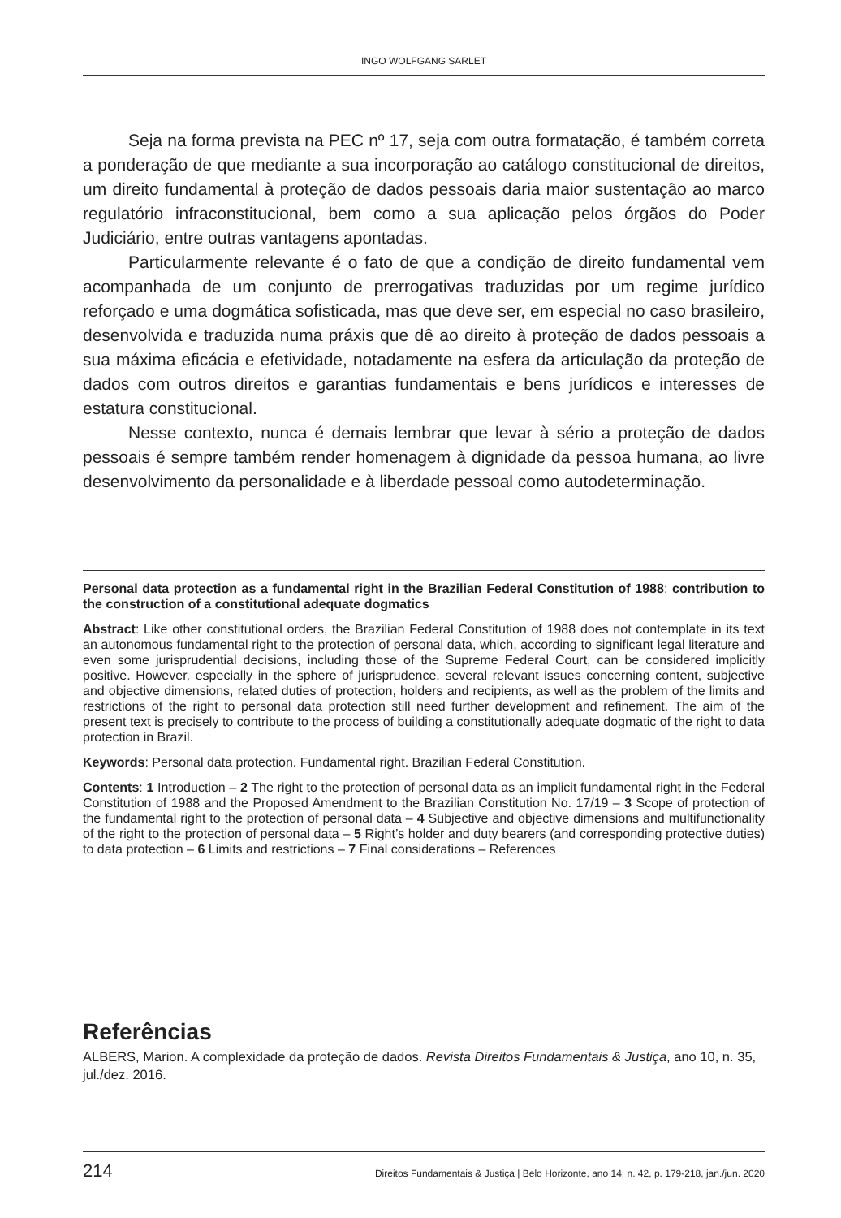INGO WOLFGANG SARLET
Seja na forma prevista na PEC nº 17, seja com outra formatação, é também correta a ponderação de que mediante a sua incorporação ao catálogo constitucional de direitos, um direito fundamental à proteção de dados pessoais daria maior sustentação ao marco regulatório infraconstitucional, bem como a sua aplicação pelos órgãos do Poder Judiciário, entre outras vantagens apontadas.
Particularmente relevante é o fato de que a condição de direito fundamental vem acompanhada de um conjunto de prerrogativas traduzidas por um regime jurídico reforçado e uma dogmática sofisticada, mas que deve ser, em especial no caso brasileiro, desenvolvida e traduzida numa práxis que dê ao direito à proteção de dados pessoais a sua máxima eficácia e efetividade, notadamente na esfera da articulação da proteção de dados com outros direitos e garantias fundamentais e bens jurídicos e interesses de estatura constitucional.
Nesse contexto, nunca é demais lembrar que levar à sério a proteção de dados pessoais é sempre também render homenagem à dignidade da pessoa humana, ao livre desenvolvimento da personalidade e à liberdade pessoal como autodeterminação.
Personal data protection as a fundamental right in the Brazilian Federal Constitution of 1988: contribution to the construction of a constitutional adequate dogmatics
Abstract: Like other constitutional orders, the Brazilian Federal Constitution of 1988 does not contemplate in its text an autonomous fundamental right to the protection of personal data, which, according to significant legal literature and even some jurisprudential decisions, including those of the Supreme Federal Court, can be considered implicitly positive. However, especially in the sphere of jurisprudence, several relevant issues concerning content, subjective and objective dimensions, related duties of protection, holders and recipients, as well as the problem of the limits and restrictions of the right to personal data protection still need further development and refinement. The aim of the present text is precisely to contribute to the process of building a constitutionally adequate dogmatic of the right to data protection in Brazil.
Keywords: Personal data protection. Fundamental right. Brazilian Federal Constitution.
Contents: 1 Introduction – 2 The right to the protection of personal data as an implicit fundamental right in the Federal Constitution of 1988 and the Proposed Amendment to the Brazilian Constitution No. 17/19 – 3 Scope of protection of the fundamental right to the protection of personal data – 4 Subjective and objective dimensions and multifunctionality of the right to the protection of personal data – 5 Right’s holder and duty bearers (and corresponding protective duties) to data protection – 6 Limits and restrictions – 7 Final considerations – References
Referências
ALBERS, Marion. A complexidade da proteção de dados. Revista Direitos Fundamentais & Justiça, ano 10, n. 35, jul./dez. 2016.
214 Direitos Fundamentais & Justiça | Belo Horizonte, ano 14, n. 42, p. 179-218, jan./jun. 2020